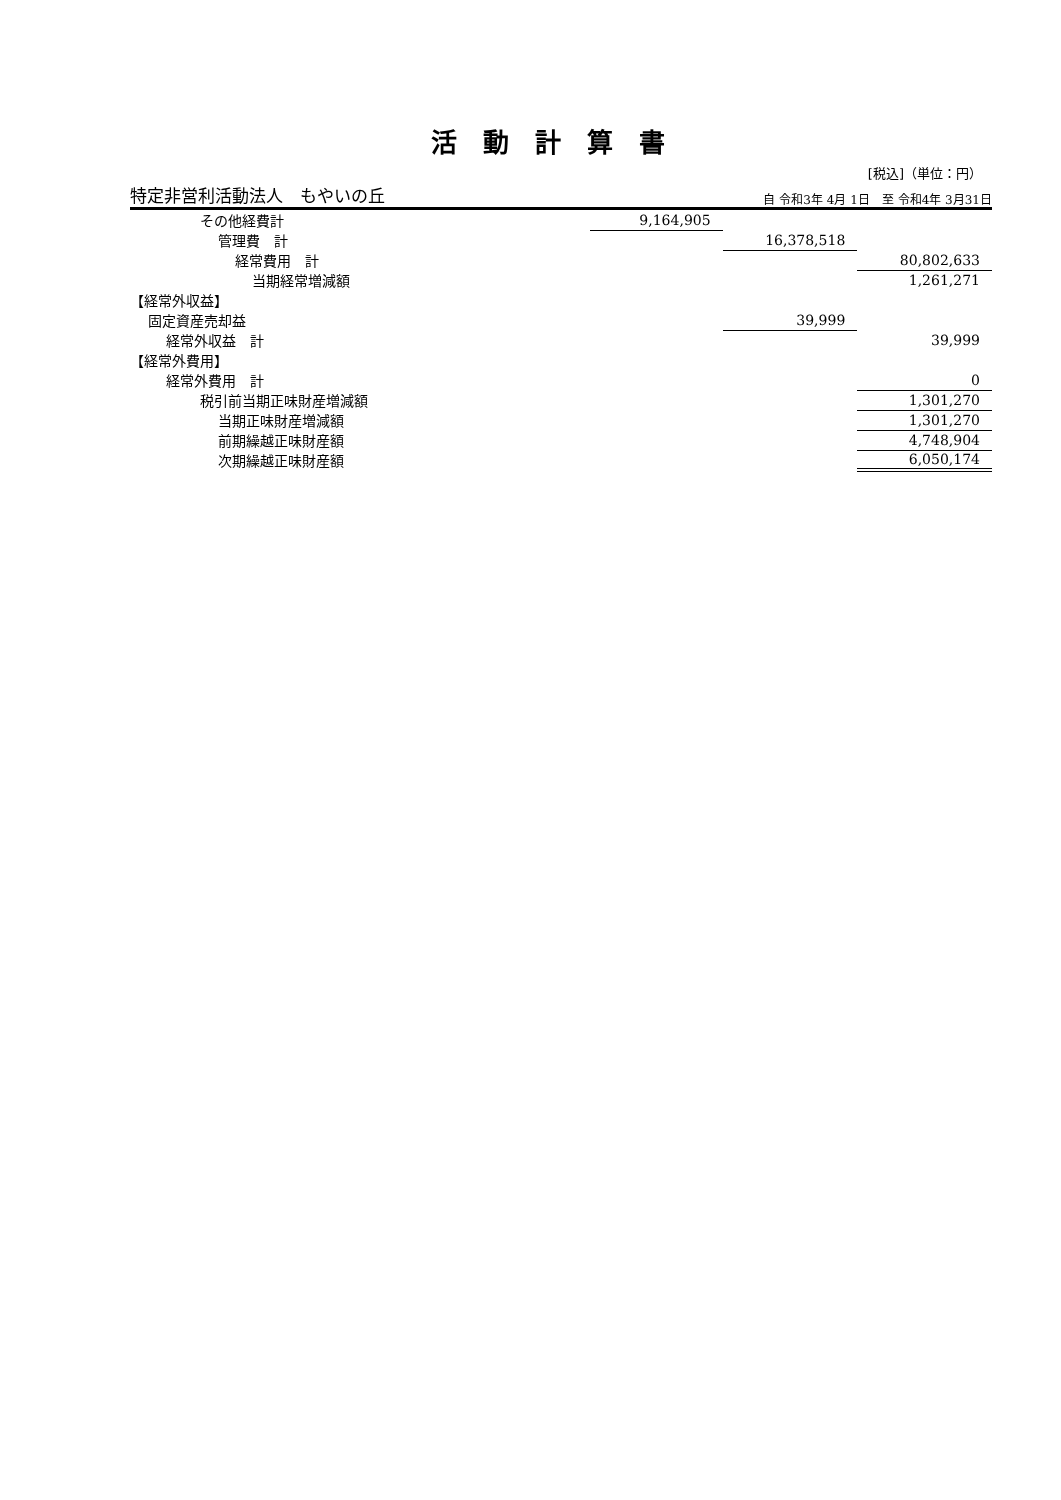活動計算書
[税込]（単位：円）
特定非営利活動法人　もやいの丘 自 令和3年 4月 1日　至 令和4年 3月31日
| その他経費計 | 9,164,905 | | |
| 管理費 計 | | 16,378,518 | |
| 経常費用 計 | | | 80,802,633 |
| 当期経常増減額 | | | 1,261,271 |
| 【経常外収益】 | | | |
| 固定資産売却益 | | 39,999 | |
| 経常外収益 計 | | | 39,999 |
| 【経常外費用】 | | | |
| 経常外費用 計 | | | 0 |
| 税引前当期正味財産増減額 | | | 1,301,270 |
| 当期正味財産増減額 | | | 1,301,270 |
| 前期繰越正味財産額 | | | 4,748,904 |
| 次期繰越正味財産額 | | | 6,050,174 |